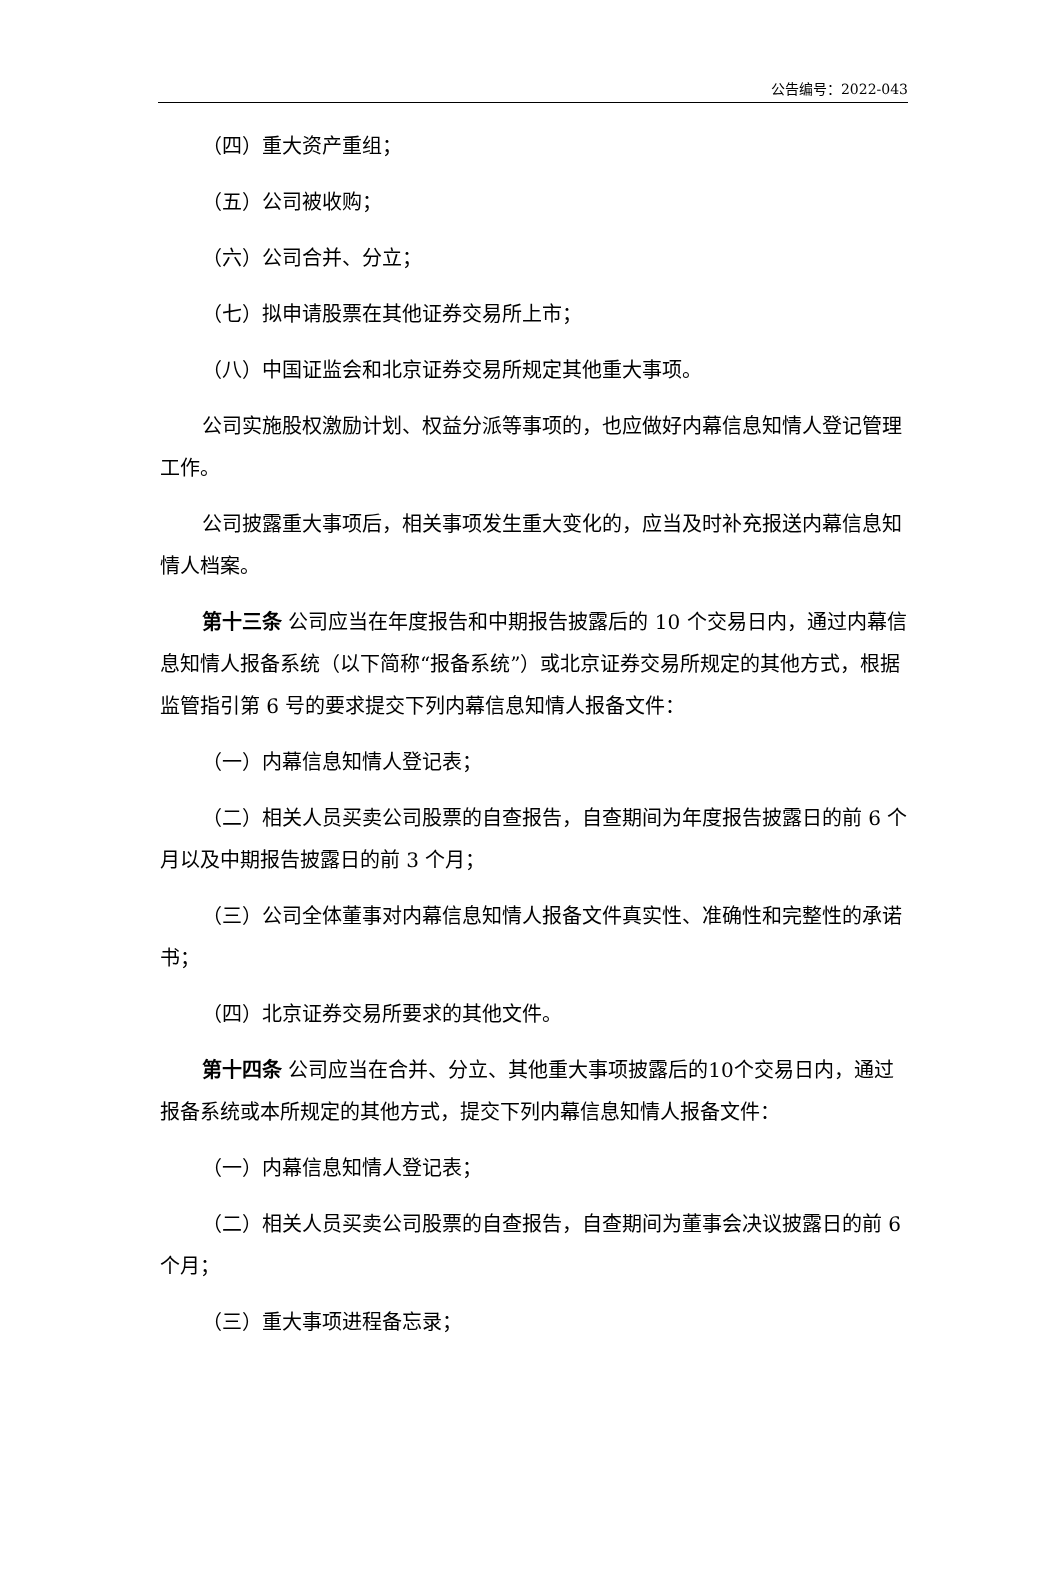公告编号：2022-043
（四）重大资产重组；
（五）公司被收购；
（六）公司合并、分立；
（七）拟申请股票在其他证券交易所上市；
（八）中国证监会和北京证券交易所规定其他重大事项。
公司实施股权激励计划、权益分派等事项的，也应做好内幕信息知情人登记管理工作。
公司披露重大事项后，相关事项发生重大变化的，应当及时补充报送内幕信息知情人档案。
第十三条 公司应当在年度报告和中期报告披露后的 10 个交易日内，通过内幕信息知情人报备系统（以下简称“报备系统”）或北京证券交易所规定的其他方式，根据监管指引第 6 号的要求提交下列内幕信息知情人报备文件：
（一）内幕信息知情人登记表；
（二）相关人员买卖公司股票的自查报告，自查期间为年度报告披露日的前 6 个月以及中期报告披露日的前 3 个月；
（三）公司全体董事对内幕信息知情人报备文件真实性、准确性和完整性的承诺书；
（四）北京证券交易所要求的其他文件。
第十四条 公司应当在合并、分立、其他重大事项披露后的10个交易日内，通过报备系统或本所规定的其他方式，提交下列内幕信息知情人报备文件：
（一）内幕信息知情人登记表；
（二）相关人员买卖公司股票的自查报告，自查期间为董事会决议披露日的前 6 个月；
（三）重大事项进程备忘录；